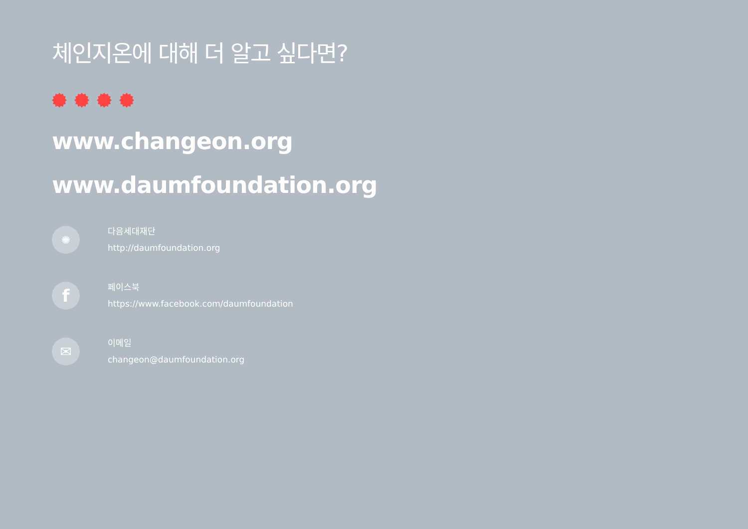체인지온에 대해 더 알고 싶다면?
www.changeon.org
www.daumfoundation.org
✺
다음세대재단
http://daumfoundation.org
f
페이스북
https://www.facebook.com/daumfoundation
✉
이메일
changeon@daumfoundation.org